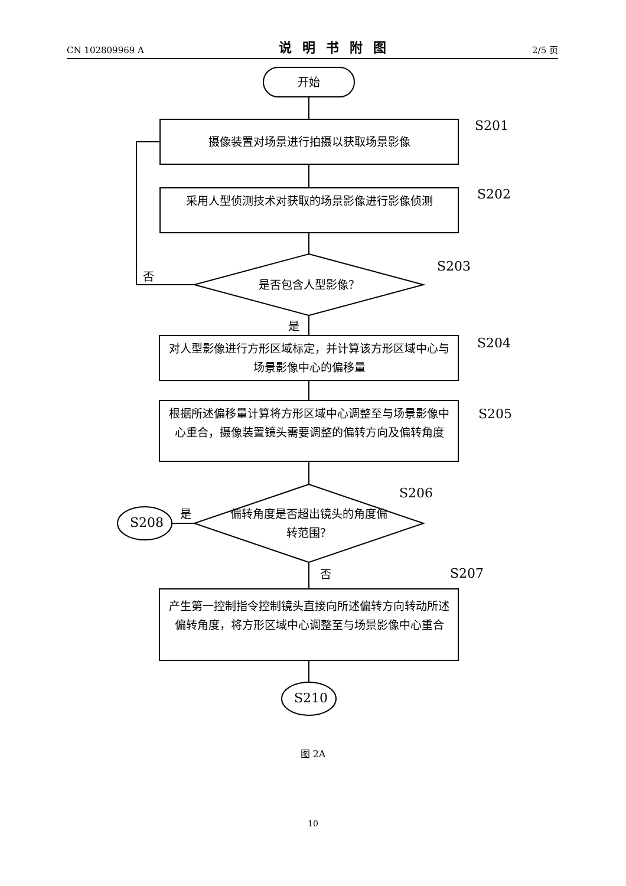CN 102809969 A 说明书附图 2/5 页
开始
摄像装置对场景进行拍摄以获取场景影像
采用人型侦测技术对获取的场景影像进行影像侦测
是否包含人型影像？
对人型影像进行方形区域标定，并计算该方形区域中心与场景影像中心的偏移量
根据所述偏移量计算将方形区域中心调整至与场景影像中心重合，摄像装置镜头需要调整的偏转方向及偏转角度
偏转角度是否超出镜头的角度偏转范围？
产生第一控制指令控制镜头直接向所述偏转方向转动所述偏转角度，将方形区域中心调整至与场景影像中心重合
S201
S202
S203
S204
S205
S206
S207
S208
S210
否
是
是
否
图 2A
10